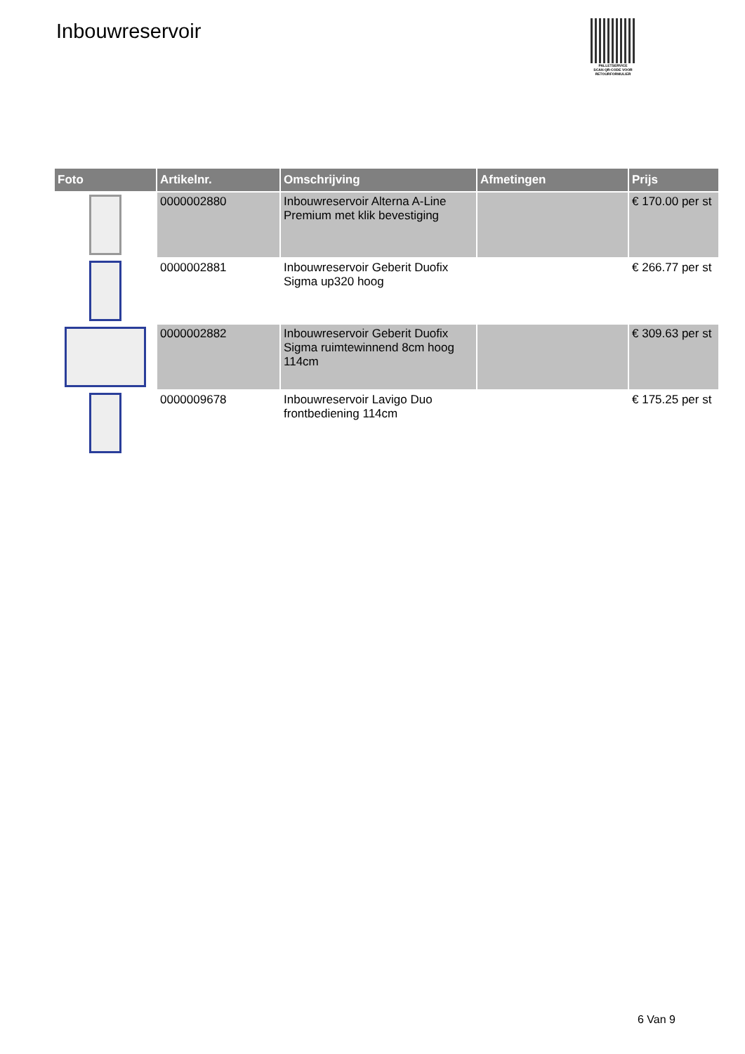Inbouwreservoir
PALLETSERVICE
SCAN QR-CODE VOOR RETOURFORMULIER
| Foto | Artikelnr. | Omschrijving | Afmetingen | Prijs |
| --- | --- | --- | --- | --- |
| | 0000002880 | Inbouwreservoir Alterna A-Line Premium met klik bevestiging | | € 170.00 per st |
| | 0000002881 | Inbouwreservoir Geberit Duofix Sigma up320 hoog | | € 266.77 per st |
| | 0000002882 | Inbouwreservoir Geberit Duofix Sigma ruimtewinnend 8cm hoog 114cm | | € 309.63 per st |
| | 0000009678 | Inbouwreservoir Lavigo Duo frontbediening 114cm | | € 175.25 per st |
6 Van 9